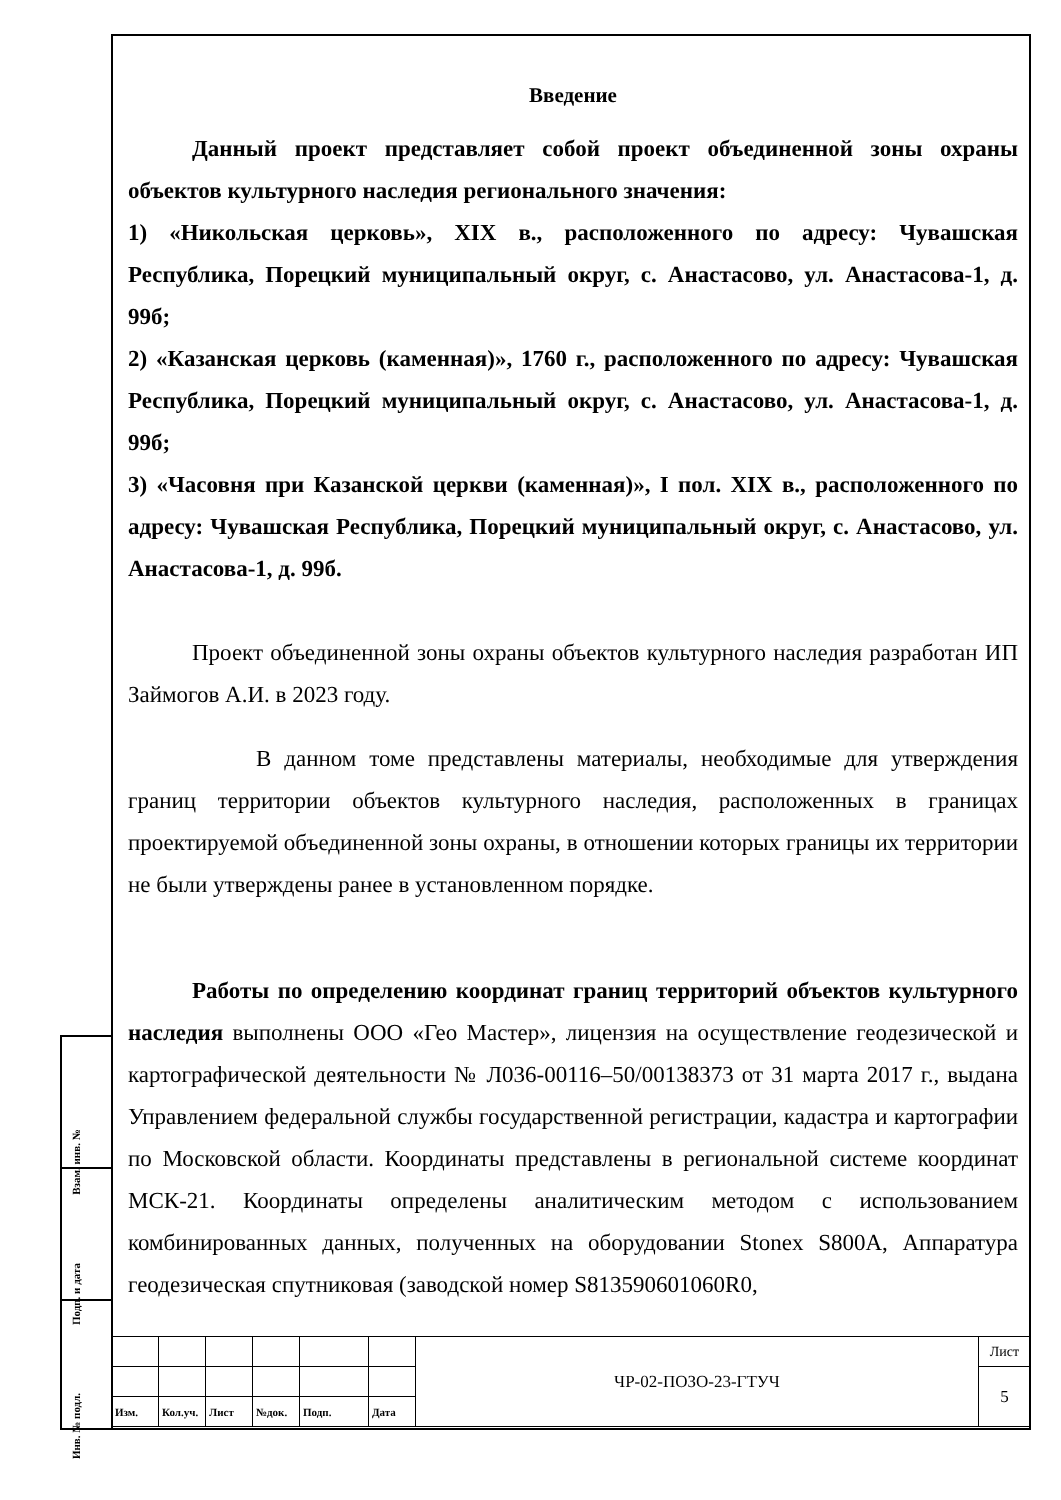Взам. инв. №
Подп. и дата
Инв. № подл.
Введение
Данный проект представляет собой проект объединенной зоны охраны объектов культурного наследия регионального значения:
1) «Никольская церковь», XIX в., расположенного по адресу: Чувашская Республика, Порецкий муниципальный округ, с. Анастасово, ул. Анастасова-1, д. 99б;
2) «Казанская церковь (каменная)», 1760 г., расположенного по адресу: Чувашская Республика, Порецкий муниципальный округ, с. Анастасово, ул. Анастасова-1, д. 99б;
3) «Часовня при Казанской церкви (каменная)», I пол. XIX в., расположенного по адресу: Чувашская Республика, Порецкий муниципальный округ, с. Анастасово, ул. Анастасова-1, д. 99б.
Проект объединенной зоны охраны объектов культурного наследия разработан ИП Займогов А.И. в 2023 году.
В данном томе представлены материалы, необходимые для утверждения границ территории объектов культурного наследия, расположенных в границах проектируемой объединенной зоны охраны, в отношении которых границы их территории не были утверждены ранее в установленном порядке.
Работы по определению координат границ территорий объектов культурного наследия выполнены ООО «Гео Мастер», лицензия на осуществление геодезической и картографической деятельности № Л036-00116–50/00138373 от 31 марта 2017 г., выдана Управлением федеральной службы государственной регистрации, кадастра и картографии по Московской области. Координаты представлены в региональной системе координат МСК-21. Координаты определены аналитическим методом с использованием комбинированных данных, полученных на оборудовании Stonex S800A, Аппаратура геодезическая спутниковая (заводской номер S813590601060R0,
| | | | | | | ЧР-02-ПОЗО-23-ГТУЧ | Лист |
| | | | | | | | 5 |
| Изм. | Кол.уч. | Лист | №док. | Подп. | Дата | | |